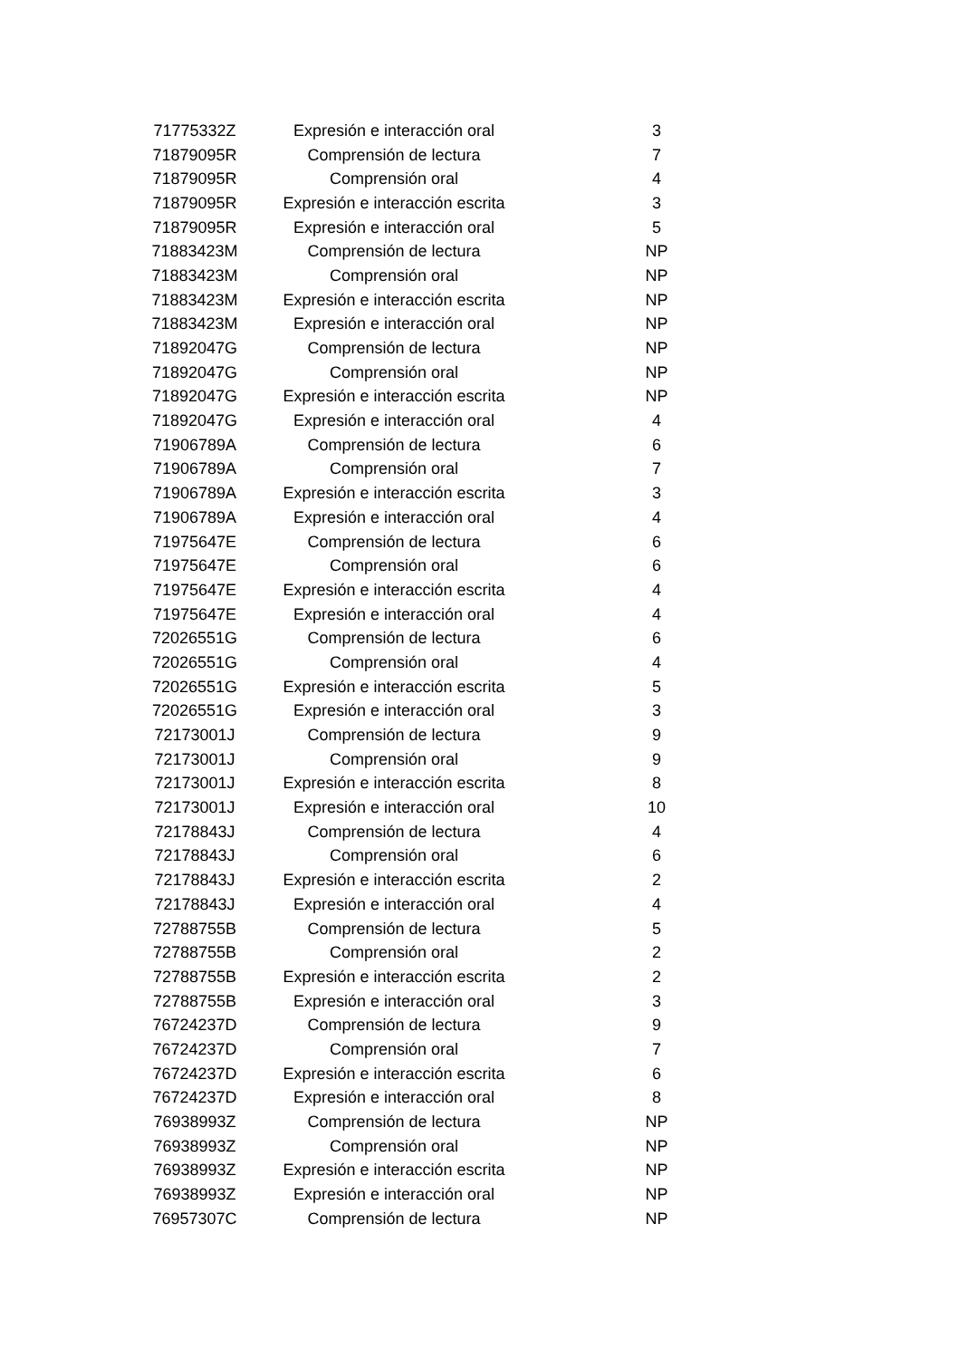| 71775332Z | Expresión e interacción oral | 3 |
| 71879095R | Comprensión de lectura | 7 |
| 71879095R | Comprensión oral | 4 |
| 71879095R | Expresión e interacción escrita | 3 |
| 71879095R | Expresión e interacción oral | 5 |
| 71883423M | Comprensión de lectura | NP |
| 71883423M | Comprensión oral | NP |
| 71883423M | Expresión e interacción escrita | NP |
| 71883423M | Expresión e interacción oral | NP |
| 71892047G | Comprensión de lectura | NP |
| 71892047G | Comprensión oral | NP |
| 71892047G | Expresión e interacción escrita | NP |
| 71892047G | Expresión e interacción oral | 4 |
| 71906789A | Comprensión de lectura | 6 |
| 71906789A | Comprensión oral | 7 |
| 71906789A | Expresión e interacción escrita | 3 |
| 71906789A | Expresión e interacción oral | 4 |
| 71975647E | Comprensión de lectura | 6 |
| 71975647E | Comprensión oral | 6 |
| 71975647E | Expresión e interacción escrita | 4 |
| 71975647E | Expresión e interacción oral | 4 |
| 72026551G | Comprensión de lectura | 6 |
| 72026551G | Comprensión oral | 4 |
| 72026551G | Expresión e interacción escrita | 5 |
| 72026551G | Expresión e interacción oral | 3 |
| 72173001J | Comprensión de lectura | 9 |
| 72173001J | Comprensión oral | 9 |
| 72173001J | Expresión e interacción escrita | 8 |
| 72173001J | Expresión e interacción oral | 10 |
| 72178843J | Comprensión de lectura | 4 |
| 72178843J | Comprensión oral | 6 |
| 72178843J | Expresión e interacción escrita | 2 |
| 72178843J | Expresión e interacción oral | 4 |
| 72788755B | Comprensión de lectura | 5 |
| 72788755B | Comprensión oral | 2 |
| 72788755B | Expresión e interacción escrita | 2 |
| 72788755B | Expresión e interacción oral | 3 |
| 76724237D | Comprensión de lectura | 9 |
| 76724237D | Comprensión oral | 7 |
| 76724237D | Expresión e interacción escrita | 6 |
| 76724237D | Expresión e interacción oral | 8 |
| 76938993Z | Comprensión de lectura | NP |
| 76938993Z | Comprensión oral | NP |
| 76938993Z | Expresión e interacción escrita | NP |
| 76938993Z | Expresión e interacción oral | NP |
| 76957307C | Comprensión de lectura | NP |